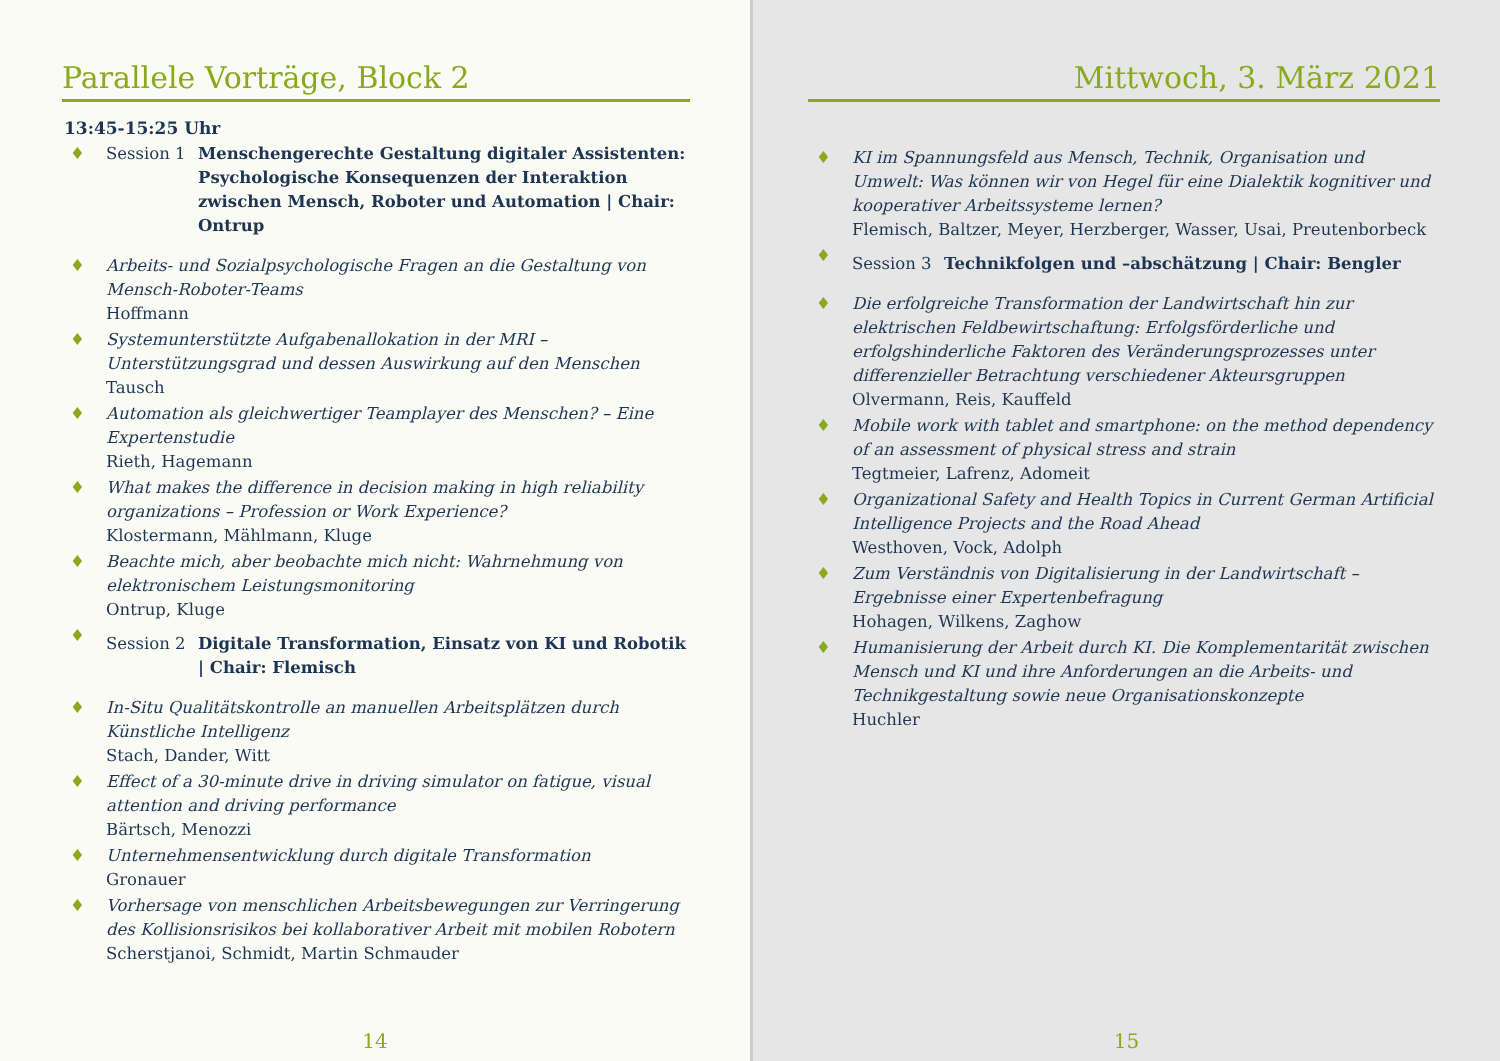Parallele Vorträge, Block 2
13:45-15:25 Uhr
♦ Session 1 Menschengerechte Gestaltung digitaler Assistenten: Psychologische Konsequenzen der Interaktion zwischen Mensch, Roboter und Automation | Chair: Ontrup
♦ Arbeits- und Sozialpsychologische Fragen an die Gestaltung von Mensch-Roboter-Teams
Hoffmann
♦ Systemunterstützte Aufgabenallokation in der MRI – Unterstützungsgrad und dessen Auswirkung auf den Menschen
Tausch
♦ Automation als gleichwertiger Teamplayer des Menschen? – Eine Expertenstudie
Rieth, Hagemann
♦ What makes the difference in decision making in high reliability organizations – Profession or Work Experience?
Klostermann, Mählmann, Kluge
♦ Beachte mich, aber beobachte mich nicht: Wahrnehmung von elektronischem Leistungsmonitoring
Ontrup, Kluge
♦
Session 2 Digitale Transformation, Einsatz von KI und Robotik | Chair: Flemisch
♦ In-Situ Qualitätskontrolle an manuellen Arbeitsplätzen durch Künstliche Intelligenz
Stach, Dander, Witt
♦ Effect of a 30-minute drive in driving simulator on fatigue, visual attention and driving performance
Bärtsch, Menozzi
♦ Unternehmensentwicklung durch digitale Transformation
Gronauer
♦ Vorhersage von menschlichen Arbeitsbewegungen zur Verringerung des Kollisionsrisikos bei kollaborativer Arbeit mit mobilen Robotern
Scherstjanoi, Schmidt, Martin Schmauder
14
Mittwoch, 3. März 2021
♦ KI im Spannungsfeld aus Mensch, Technik, Organisation und Umwelt: Was können wir von Hegel für eine Dialektik kognitiver und kooperativer Arbeitssysteme lernen?
Flemisch, Baltzer, Meyer, Herzberger, Wasser, Usai, Preutenborbeck
♦
Session 3 Technikfolgen und –abschätzung | Chair: Bengler
♦ Die erfolgreiche Transformation der Landwirtschaft hin zur elektrischen Feldbewirtschaftung: Erfolgsförderliche und erfolgshinderliche Faktoren des Veränderungsprozesses unter differenzieller Betrachtung verschiedener Akteursgruppen
Olvermann, Reis, Kauffeld
♦ Mobile work with tablet and smartphone: on the method dependency of an assessment of physical stress and strain
Tegtmeier, Lafrenz, Adomeit
♦ Organizational Safety and Health Topics in Current German Artificial Intelligence Projects and the Road Ahead
Westhoven, Vock, Adolph
♦ Zum Verständnis von Digitalisierung in der Landwirtschaft – Ergebnisse einer Expertenbefragung
Hohagen, Wilkens, Zaghow
♦ Humanisierung der Arbeit durch KI. Die Komplementarität zwischen Mensch und KI und ihre Anforderungen an die Arbeits- und Technikgestaltung sowie neue Organisationskonzepte
Huchler
15